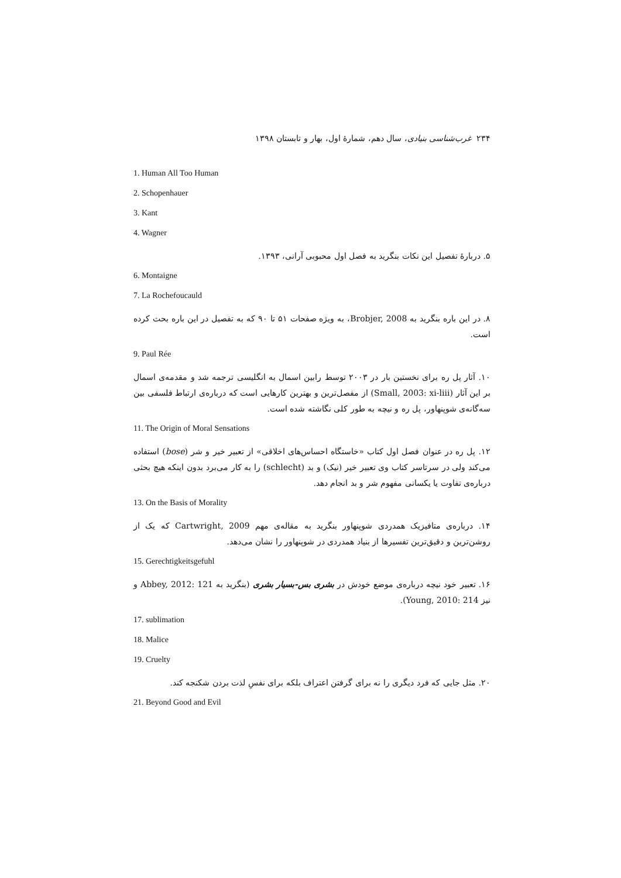۲۳۴ غرب‌شناسی بنیادی، سال دهم، شمارهٔ اول، بهار و تابستان ۱۳۹۸
1. Human All Too Human
2. Schopenhauer
3. Kant
4. Wagner
۵. دربارهٔ تفصیل این نکات بنگرید به فصل اول محبوبی آرانی، ۱۳۹۳.
6. Montaigne
7. La Rochefoucauld
۸. در این باره بنگرید به Brobjer, 2008، به ویژه صفحات ۵۱ تا ۹۰ که به تفصیل در این باره بحث کرده است.
9. Paul Rée
۱۰. آثار پل ره برای نخستین بار در ۲۰۰۳ توسط رابین اسمال به انگلیسی ترجمه شد و مقدمه‌ی اسمال بر این آثار (Small, 2003: xi-liii) از مفصل‌ترین و بهترین کارهایی است که درباره‌ی ارتباط فلسفی بین سه‌گانه‌ی شوپنهاور، پل ره و نیچه به طور کلی نگاشته شده است.
11. The Origin of Moral Sensations
۱۲. پل ره در عنوان فصل اول کتاب «خاستگاه احساس‌های اخلاقی» از تعبیر خیر و شر (bose) استفاده می‌کند ولی در سرتاسر کتاب وی تعبیر خیر (نیک) و بد (schlecht) را به کار می‌برد بدون اینکه هیچ بحثی درباره‌ی تفاوت یا یکسانی مفهوم شر و بد انجام دهد.
13. On the Basis of Morality
۱۴. درباره‌ی متافیزیک همدردی شوپنهاور بنگرید به مقاله‌ی مهم Cartwright, 2009 که یک از روشن‌ترین و دقیق‌ترین تفسیرها از بنیاد همدردی در شوپنهاور را نشان می‌دهد.
15. Gerechtigkeitsgefuhl
۱۶. تعبیر خود نیچه درباره‌ی موضع خودش در بشری بس-بسیار بشری (بنگرید به Abbey, 2012: 121 و نیز Young, 2010: 214).
17. sublimation
18. Malice
19. Cruelty
۲۰. مثل جایی که فرد دیگری را نه برای گرفتن اعتراف بلکه برای نفسِ لذت بردن شکنجه کند.
21. Beyond Good and Evil